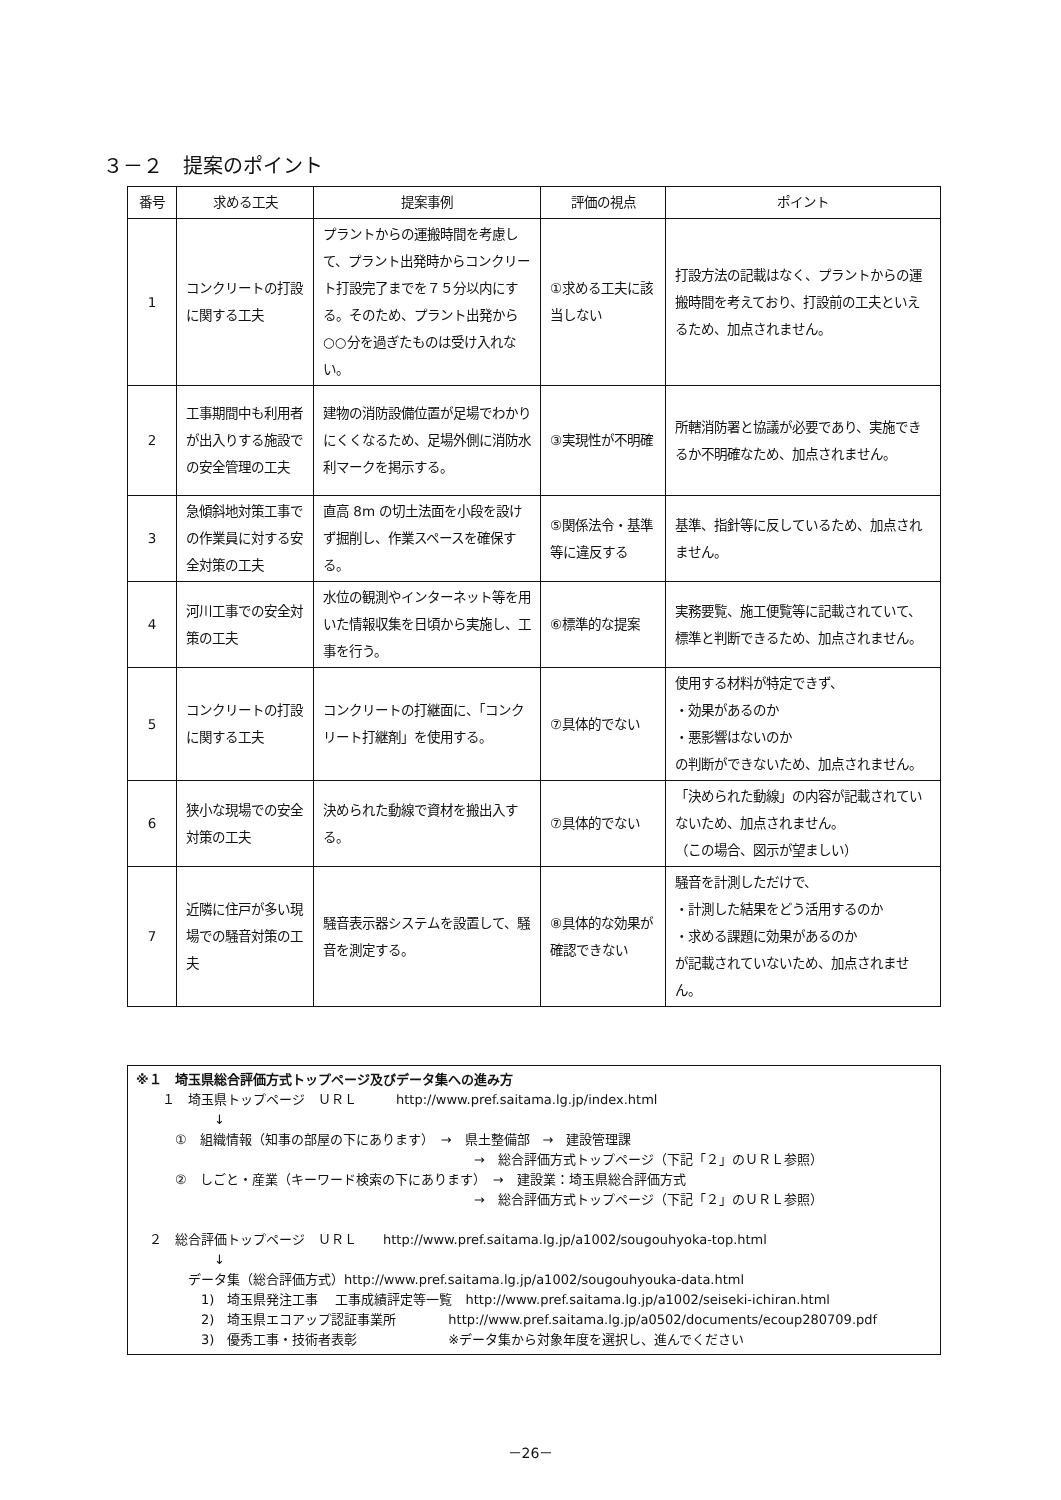３－２　提案のポイント
| 番号 | 求める工夫 | 提案事例 | 評価の視点 | ポイント |
| --- | --- | --- | --- | --- |
| 1 | コンクリートの打設に関する工夫 | プラントからの運搬時間を考慮して、プラント出発時からコンクリート打設完了までを７５分以内にする。そのため、プラント出発から○○分を過ぎたものは受け入れない。 | ①求める工夫に該当しない | 打設方法の記載はなく、プラントからの運搬時間を考えており、打設前の工夫といえるため、加点されません。 |
| 2 | 工事期間中も利用者が出入りする施設での安全管理の工夫 | 建物の消防設備位置が足場でわかりにくくなるため、足場外側に消防水利マークを掲示する。 | ③実現性が不明確 | 所轄消防署と協議が必要であり、実施できるか不明確なため、加点されません。 |
| 3 | 急傾斜地対策工事での作業員に対する安全対策の工夫 | 直高 8m の切土法面を小段を設けず掘削し、作業スペースを確保する。 | ⑤関係法令・基準等に違反する | 基準、指針等に反しているため、加点されません。 |
| 4 | 河川工事での安全対策の工夫 | 水位の観測やインターネット等を用いた情報収集を日頃から実施し、工事を行う。 | ⑥標準的な提案 | 実務要覧、施工便覧等に記載されていて、標準と判断できるため、加点されません。 |
| 5 | コンクリートの打設に関する工夫 | コンクリートの打継面に、「コンクリート打継剤」を使用する。 | ⑦具体的でない | 使用する材料が特定できず、 ・効果があるのか ・悪影響はないのか の判断ができないため、加点されません。 |
| 6 | 狭小な現場での安全対策の工夫 | 決められた動線で資材を搬出入する。 | ⑦具体的でない | 「決められた動線」の内容が記載されていないため、加点されません。 （この場合、図示が望ましい） |
| 7 | 近隣に住戸が多い現場での騒音対策の工夫 | 騒音表示器システムを設置して、騒音を測定する。 | ⑧具体的な効果が確認できない | 騒音を計測しただけで、 ・計測した結果をどう活用するのか ・求める課題に効果があるのか が記載されていないため、加点されません。 |
※１　埼玉県総合評価方式トップページ及びデータ集への進み方
　　１　埼玉県トップページ　ＵＲＬ　　　http://www.pref.saitama.lg.jp/index.html
　　　　　　↓
　　　①　組織情報（知事の部屋の下にあります）　→　県土整備部　→　建設管理課
　　　　　　　　　　　　　　　　　　　　　　　　　　→　総合評価方式トップページ（下記「２」のＵＲＬ参照）
　　　②　しごと・産業（キーワード検索の下にあります）　→　建設業：埼玉県総合評価方式
　　　　　　　　　　　　　　　　　　　　　　　　　　→　総合評価方式トップページ（下記「２」のＵＲＬ参照）
　２　総合評価トップページ　ＵＲＬ　　http://www.pref.saitama.lg.jp/a1002/sougouhyoka-top.html
　　　　　　↓
　　　　データ集（総合評価方式）http://www.pref.saitama.lg.jp/a1002/sougouhyouka-data.html
　　　　　1)　埼玉県発注工事　 工事成績評定等一覧　http://www.pref.saitama.lg.jp/a1002/seiseki-ichiran.html
　　　　　2)　埼玉県エコアップ認証事業所　　　　http://www.pref.saitama.lg.jp/a0502/documents/ecoup280709.pdf
　　　　　3)　優秀工事・技術者表彰　　　　　　　※データ集から対象年度を選択し、進んでください
－26－